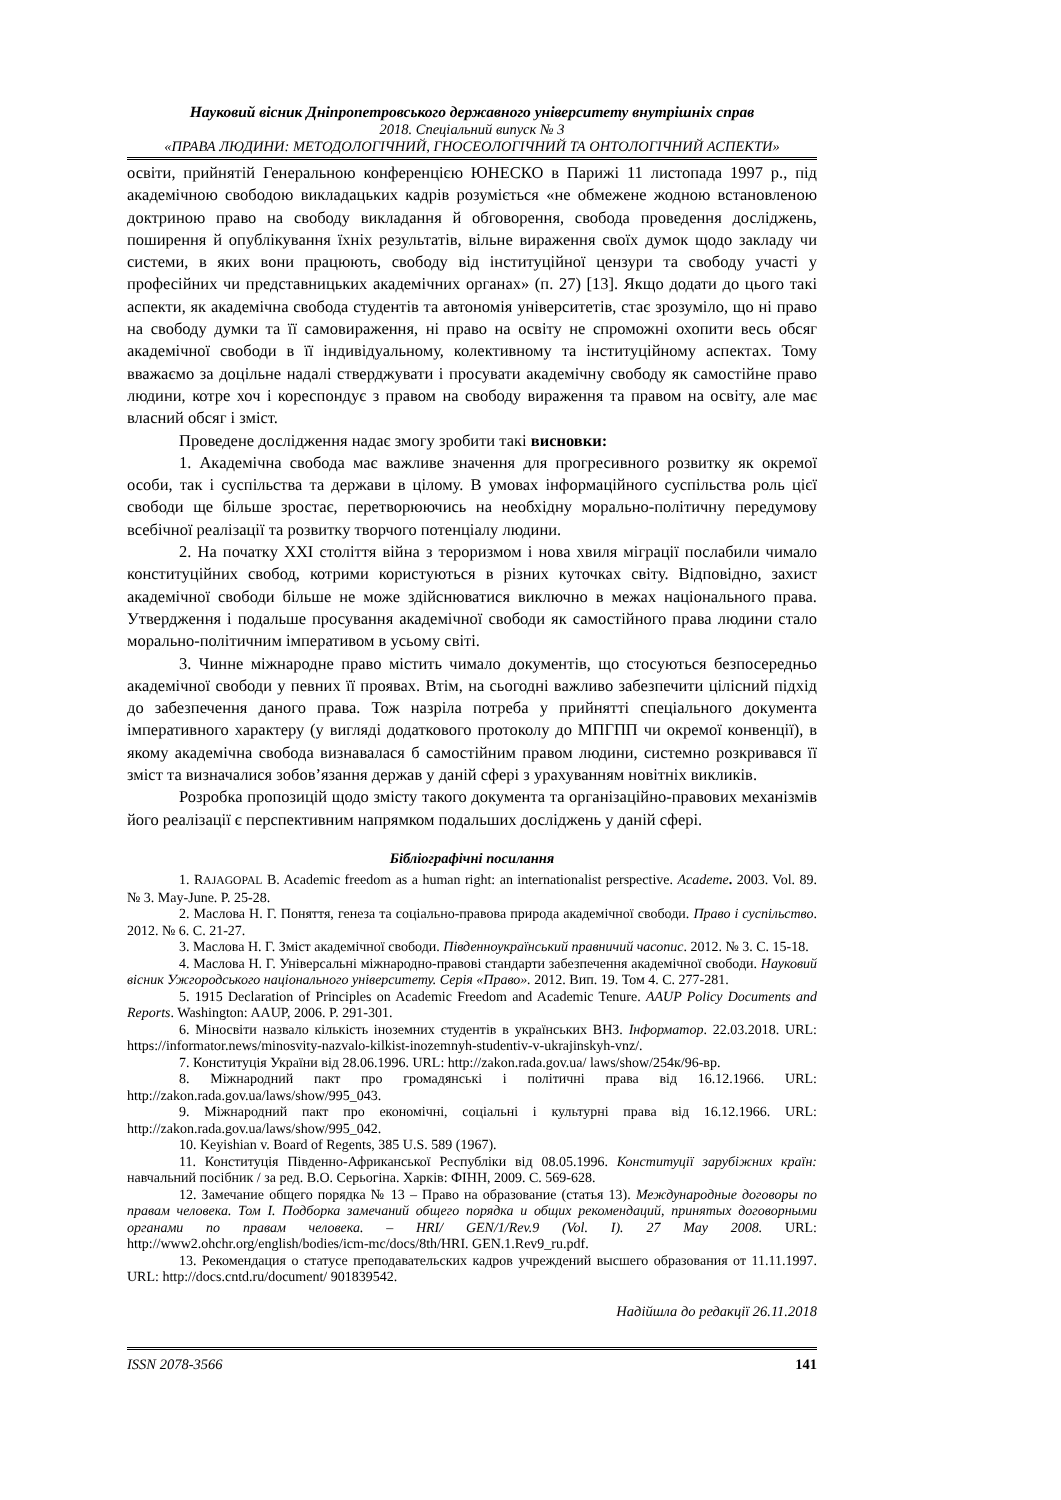Науковий вісник Дніпропетровського державного університету внутрішніх справ
2018. Спеціальний випуск № 3
«ПРАВА ЛЮДИНИ: МЕТОДОЛОГІЧНИЙ, ГНОСЕОЛОГІЧНИЙ ТА ОНТОЛОГІЧНИЙ АСПЕКТИ»
освіти, прийнятій Генеральною конференцією ЮНЕСКО в Парижі 11 листопада 1997 р., під академічною свободою викладацьких кадрів розуміється «не обмежене жодною встановленою доктриною право на свободу викладання й обговорення, свобода проведення досліджень, поширення й опублікування їхніх результатів, вільне вираження своїх думок щодо закладу чи системи, в яких вони працюють, свободу від інституційної цензури та свободу участі у професійних чи представницьких академічних органах» (п. 27) [13]. Якщо додати до цього такі аспекти, як академічна свобода студентів та автономія університетів, стає зрозуміло, що ні право на свободу думки та її самовираження, ні право на освіту не спроможні охопити весь обсяг академічної свободи в її індивідуальному, колективному та інституційному аспектах. Тому вважаємо за доцільне надалі стверджувати і просувати академічну свободу як самостійне право людини, котре хоч і кореспондує з правом на свободу вираження та правом на освіту, але має власний обсяг і зміст.
Проведене дослідження надає змогу зробити такі висновки:
1. Академічна свобода має важливе значення для прогресивного розвитку як окремої особи, так і суспільства та держави в цілому. В умовах інформаційного суспільства роль цієї свободи ще більше зростає, перетворюючись на необхідну морально-політичну передумову всебічної реалізації та розвитку творчого потенціалу людини.
2. На початку XXI століття війна з тероризмом і нова хвиля міграції послабили чимало конституційних свобод, котрими користуються в різних куточках світу. Відповідно, захист академічної свободи більше не може здійснюватися виключно в межах національного права. Утвердження і подальше просування академічної свободи як самостійного права людини стало морально-політичним імперативом в усьому світі.
3. Чинне міжнародне право містить чимало документів, що стосуються безпосередньо академічної свободи у певних її проявах. Втім, на сьогодні важливо забезпечити цілісний підхід до забезпечення даного права. Тож назріла потреба у прийнятті спеціального документа імперативного характеру (у вигляді додаткового протоколу до МПГПП чи окремої конвенції), в якому академічна свобода визнавалася б самостійним правом людини, системно розкривався її зміст та визначалися зобов’язання держав у даній сфері з урахуванням новітніх викликів.
Розробка пропозицій щодо змісту такого документа та організаційно-правових механізмів його реалізації є перспективним напрямком подальших досліджень у даній сфері.
Бібліографічні посилання
1. RAJAGOPAL B. Academic freedom as a human right: an internationalist perspective. Academe. 2003. Vol. 89. № 3. May-June. P. 25-28.
2. Маслова Н. Г. Поняття, генеза та соціально-правова природа академічної свободи. Право і суспільство. 2012. № 6. С. 21-27.
3. Маслова Н. Г. Зміст академічної свободи. Південноукраїнський правничий часопис. 2012. № 3. С. 15-18.
4. Маслова Н. Г. Універсальні міжнародно-правові стандарти забезпечення академічної свободи. Науковий вісник Ужгородського національного університету. Серія «Право». 2012. Вип. 19. Том 4. С. 277-281.
5. 1915 Declaration of Principles on Academic Freedom and Academic Tenure. AAUP Policy Documents and Reports. Washington: AAUP, 2006. P. 291-301.
6. Міносвіти назвало кількість іноземних студентів в українських ВНЗ. Інформатор. 22.03.2018. URL: https://informator.news/minosvity-nazvalo-kilkist-inozemnyh-studentiv-v-ukrajinskyh-vnz/.
7. Конституція України від 28.06.1996. URL: http://zakon.rada.gov.ua/ laws/show/254к/96-вр.
8. Міжнародний пакт про громадянські і політичні права від 16.12.1966. URL: http://zakon.rada.gov.ua/laws/show/995_043.
9. Міжнародний пакт про економічні, соціальні і культурні права від 16.12.1966. URL: http://zakon.rada.gov.ua/laws/show/995_042.
10. Keyishian v. Board of Regents, 385 U.S. 589 (1967).
11. Конституція Південно-Африканської Республіки від 08.05.1996. Конституції зарубіжних країн: навчальний посібник / за ред. В.О. Серьогіна. Харків: ФІНН, 2009. С. 569-628.
12. Замечание общего порядка № 13 – Право на образование (статья 13). Международные договоры по правам человека. Том I. Подборка замечаний общего порядка и общих рекомендаций, принятых договорными органами по правам человека. – HRI/ GEN/1/Rev.9 (Vol. I). 27 May 2008. URL: http://www2.ohchr.org/english/bodies/icm-mc/docs/8th/HRI. GEN.1.Rev9_ru.pdf.
13. Рекомендация о статусе преподавательских кадров учреждений высшего образования от 11.11.1997. URL: http://docs.cntd.ru/document/ 901839542.
Надійшла до редакції 26.11.2018
ISSN 2078-3566 141